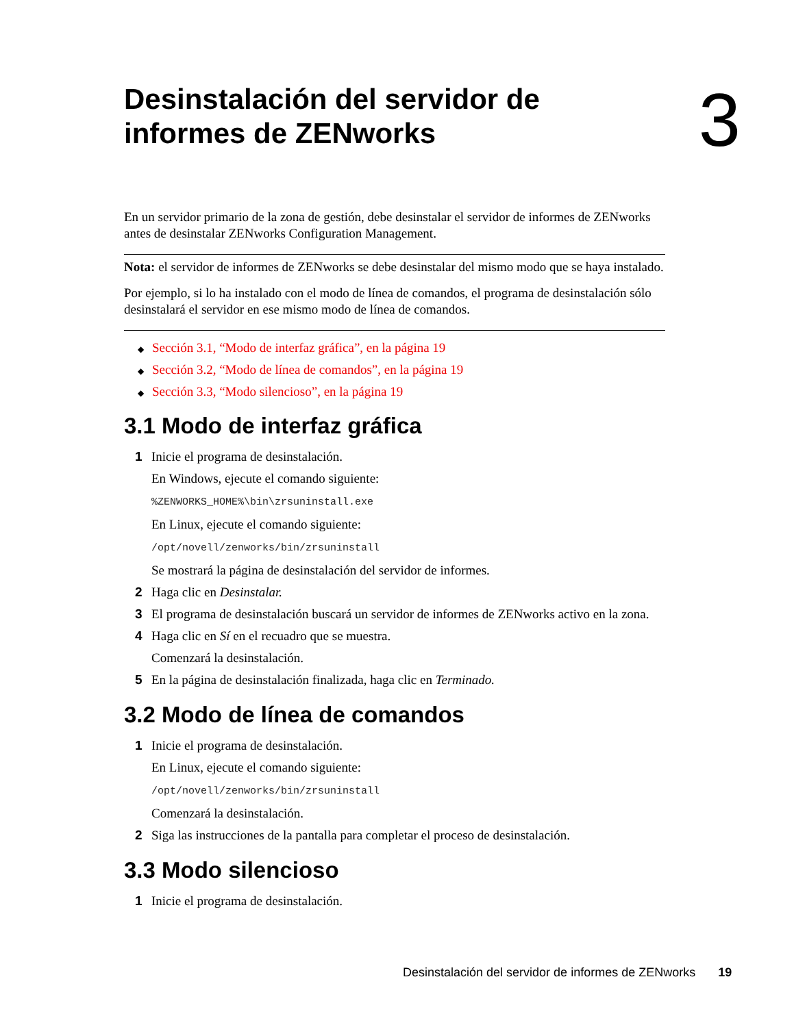Desinstalación del servidor de
informes de ZENworks
3
En un servidor primario de la zona de gestión, debe desinstalar el servidor de informes de ZENworks antes de desinstalar ZENworks Configuration Management.
Nota: el servidor de informes de ZENworks se debe desinstalar del mismo modo que se haya instalado.
Por ejemplo, si lo ha instalado con el modo de línea de comandos, el programa de desinstalación sólo desinstalará el servidor en ese mismo modo de línea de comandos.
◆ Sección 3.1, “Modo de interfaz gráfica”, en la página 19
◆ Sección 3.2, “Modo de línea de comandos”, en la página 19
◆ Sección 3.3, “Modo silencioso”, en la página 19
3.1 Modo de interfaz gráfica
1 Inicie el programa de desinstalación.
En Windows, ejecute el comando siguiente:
%ZENWORKS_HOME%\bin\zrsuninstall.exe
En Linux, ejecute el comando siguiente:
/opt/novell/zenworks/bin/zrsuninstall
Se mostrará la página de desinstalación del servidor de informes.
2 Haga clic en Desinstalar.
3 El programa de desinstalación buscará un servidor de informes de ZENworks activo en la zona.
4 Haga clic en Sí en el recuadro que se muestra.
Comenzará la desinstalación.
5 En la página de desinstalación finalizada, haga clic en Terminado.
3.2 Modo de línea de comandos
1 Inicie el programa de desinstalación.
En Linux, ejecute el comando siguiente:
/opt/novell/zenworks/bin/zrsuninstall
Comenzará la desinstalación.
2 Siga las instrucciones de la pantalla para completar el proceso de desinstalación.
3.3 Modo silencioso
1 Inicie el programa de desinstalación.
Desinstalación del servidor de informes de ZENworks 19